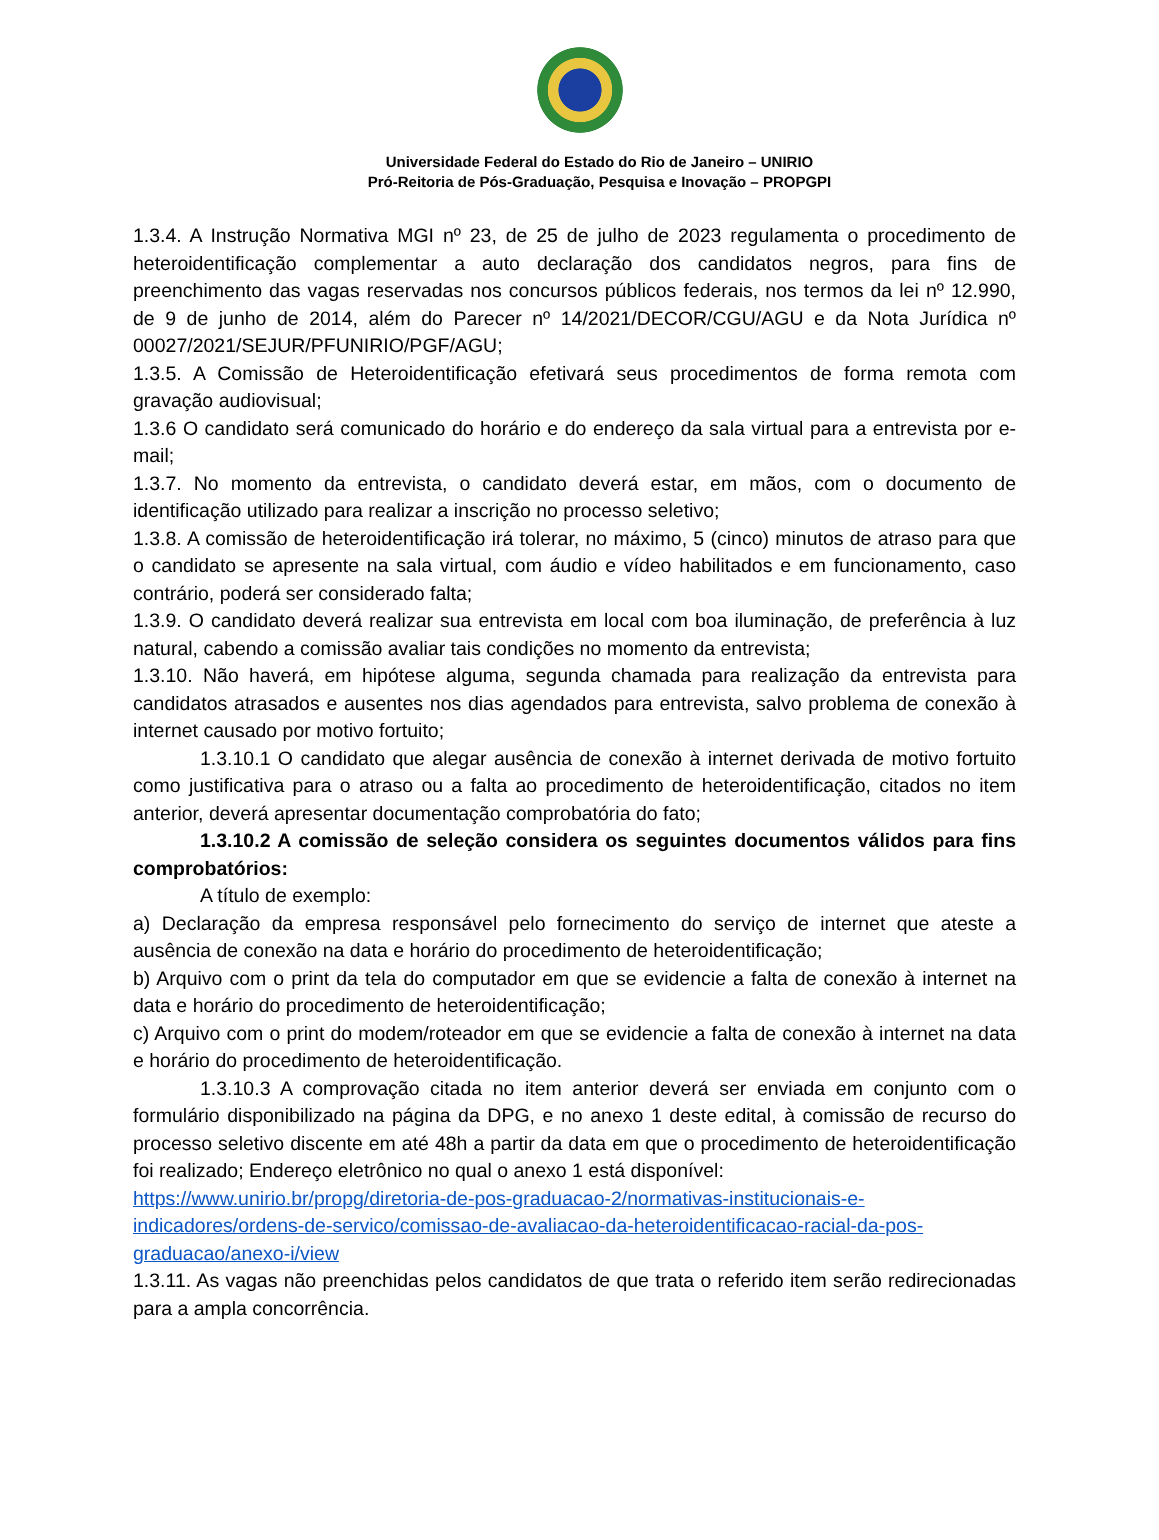Universidade Federal do Estado do Rio de Janeiro – UNIRIO
Pró-Reitoria de Pós-Graduação, Pesquisa e Inovação – PROPGPI
1.3.4. A Instrução Normativa MGI nº 23, de 25 de julho de 2023 regulamenta o procedimento de heteroidentificação complementar a auto declaração dos candidatos negros, para fins de preenchimento das vagas reservadas nos concursos públicos federais, nos termos da lei nº 12.990, de 9 de junho de 2014, além do Parecer nº 14/2021/DECOR/CGU/AGU e da Nota Jurídica nº 00027/2021/SEJUR/PFUNIRIO/PGF/AGU;
1.3.5. A Comissão de Heteroidentificação efetivará seus procedimentos de forma remota com gravação audiovisual;
1.3.6 O candidato será comunicado do horário e do endereço da sala virtual para a entrevista por e-mail;
1.3.7. No momento da entrevista, o candidato deverá estar, em mãos, com o documento de identificação utilizado para realizar a inscrição no processo seletivo;
1.3.8. A comissão de heteroidentificação irá tolerar, no máximo, 5 (cinco) minutos de atraso para que o candidato se apresente na sala virtual, com áudio e vídeo habilitados e em funcionamento, caso contrário, poderá ser considerado falta;
1.3.9. O candidato deverá realizar sua entrevista em local com boa iluminação, de preferência à luz natural, cabendo a comissão avaliar tais condições no momento da entrevista;
1.3.10. Não haverá, em hipótese alguma, segunda chamada para realização da entrevista para candidatos atrasados e ausentes nos dias agendados para entrevista, salvo problema de conexão à internet causado por motivo fortuito;
1.3.10.1 O candidato que alegar ausência de conexão à internet derivada de motivo fortuito como justificativa para o atraso ou a falta ao procedimento de heteroidentificação, citados no item anterior, deverá apresentar documentação comprobatória do fato;
1.3.10.2 A comissão de seleção considera os seguintes documentos válidos para fins comprobatórios:
A título de exemplo:
a) Declaração da empresa responsável pelo fornecimento do serviço de internet que ateste a ausência de conexão na data e horário do procedimento de heteroidentificação;
b) Arquivo com o print da tela do computador em que se evidencie a falta de conexão à internet na data e horário do procedimento de heteroidentificação;
c) Arquivo com o print do modem/roteador em que se evidencie a falta de conexão à internet na data e horário do procedimento de heteroidentificação.
1.3.10.3 A comprovação citada no item anterior deverá ser enviada em conjunto com o formulário disponibilizado na página da DPG, e no anexo 1 deste edital, à comissão de recurso do processo seletivo discente em até 48h a partir da data em que o procedimento de heteroidentificação foi realizado; Endereço eletrônico no qual o anexo 1 está disponível:
https://www.unirio.br/propg/diretoria-de-pos-graduacao-2/normativas-institucionais-e-indicadores/ordens-de-servico/comissao-de-avaliacao-da-heteroidentificacao-racial-da-pos-graduacao/anexo-i/view
1.3.11. As vagas não preenchidas pelos candidatos de que trata o referido item serão redirecionadas para a ampla concorrência.